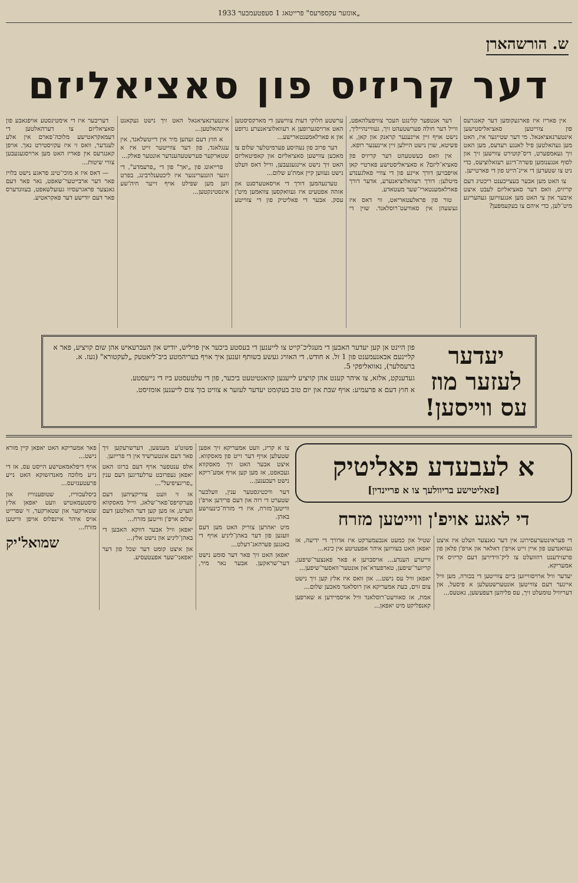„אונזער עקספרעס" פרייטאג 1 סעפטעמבער 1933
ש. הורשהארן
דער קריזיס פון סאציאליזם
אין פאריז איז פארגעקומען דער קאנגרעס פון צווייטען סאציאליסטישען אינטערנאציאנאל. מי דער שטייגער איז, האט מען געהאלטען פיל לאנגע רעדעס, מען האט זיך געאמפערט, דיס־קוטירט צווישען זיך און לסוף אנגענומען פשרה־דיגע רעזאלוציעס, כדי ניט צו שטערען די איינ־הייט פון די פארטייען.
צו האט מען אבער בעצייכענט ריכטיג דעם קריזיס, וואס דער סאציאליזם לעבט איצט איבער און צי האט מען אנגעוויזען געהעריגע מיט־לען, כדי איהם צו בעקעמפען?
דער אנטפער קלינגט העכר צוויפעלהאפט, ווייל דער חולה פערשטעהט זיך, געוויינהייליך, נישט אויף זיין איינענער קראנק און קאן, א פשיטא, שוין נישט היילען זיין איינענער רופא.
אין וואס בעשטעהט דער קריזיס פון סאציא־ליזם? א סאציאליסטישע פארטיי קאן אויפבויען דורך איינע פון די צוויי פאלגענדע מיטלען: דורך רעוואלוציאנערע, אדער דורך פארלאמענטארי־שער מעטאדע.
טור פון פראלעטאריאט, ווי דאס איז געשעהן אין סאוויעט־רוסלאנד. שוין די ערשטע חלוקי דעות צווישען די מארקסיסטען האט ארויסגערופען א רעוואלוציאנערע גרופע און א פארלאמענטארישע...
דער פרוב פון נעהיסע פערמיטלער שלום צו מאכען צווישען סאציאליזם און קאפיטאליזם האט זיך נישט איינגעגעבען, ווייל דאס וועלט נישט געווען קיין אמת'ע שלום...
טערנעהמען דורך די אויסאטערסנט און אזהה אפטעיט איז געוואקסען צוואמען מיט'ן עסק. אבער די פאליטיק פון די צווייטע אינטערנאציאנאל האט זיך נישט געקאנט איינהאלטען...
א חוץ דעם זעהען מיר אין דייטשלאנד, אין ענגלאנד, פון דער צווייטער זייט איז א שטארקער פערשטעהענדער אונטער פאלק...
פרייאונג פון „יאך" פון די „פרעמדע", די זיגער הונגערינגער איז ליכטענלרבינג, בפרט ווען מען שפילט אויף זייער חיה'שע אינסטינקטען...
דעריבער איז די אימטינסטע אויפגאבע פון סאציאליזם צו דערהאלטען די דעמאקראטישע מלוכה־פארם אין אלע לענדער, וואס זי איז עקזיסטירט נאך. אויפן קאנגרעס אין פאריז האט מען ארויסגעגעבען צוויי שיטות...
— דאס איז א מוכי־טינג פראגע נישט בלויז פאר דער ארבייטער־שאפט, נאר פאר דעם גאנצער פראגרעסיוו געזעלשאפט, בעזונדערס פאר דעם יודישע דער פאקראטיע.
יעדער לעזער מוז עס ווייסען!
פון היינט אן קען יעדער האבען די מעגליכ־קייט צו לייענען די בעסטע ביכער אין פויליש, יודיש און העברעאיש אהן שום קויציע, פאר א קליינעם אבאנעמענט פון 1 זל. א חודש. די האוויג געשע בשותף זענען איך אויף בעריהמטע ביב־ליאטעק „לעקטורא" (געז. א. ברעסלער), נאוואליפקי 5.
געדענקט, אלזא, צו איהר קענט אהן קויציע לייענען קוואנטיטעט ביכער, פון די עלטעסטע ביז די נייעסטע.
א חוץ דעם א פרעמיע: אויף שבת און יום טוב בעקומט יעדער לעזער א צוויט בוך צום לייענען אומזיסט.
א לעבעדע פאליטיק
[פאליטישע בריוולעך צו א פריינדין]
די לאגע אויפ'ן ווייטען מזרח
די פעראינטערעסירונג אין דער גאנצער וועלט איז איצט געוואנדעט פון איין זייט אויפ'ן דאלאר און אויפ'ן פלאן פון פרעזידענט רוזוועלט צו ליק־ווידירען דעם קריזיס אין אמעריקא.
יעדער וויל ארויסווייזען ביים צווייטען די בכורה, מען וויל איינער דעם צווייטען אונטערשטעלען א פיסעל, און דעריוויל טומעלט זיך, עס פליהען דעפעשען, נאטעס...
שטיל און כמעט אנבעמערקט איז אדורך די ידיעה, אז יאפאן האט בעוויזען איהר אפעטיטע אין כינא...
זוייערע הענדע... אויסבויען א פאר פאנצער־שיפען, קריזער־שיפען, טארפעדא־און אונטער־וואסער־שיפען...
יאפאן וויל עס נישט... און וואס איז אלץ קען זיך נישט צום זוים, בעת אמעריקא און רוסלאנד מאכען שלום...
אמת, אז סאוויעט־רוסלאנד וויל אויסמיידען א שארפען קאנפליקט מיט יאפאן...
צו א קריג, וועט אמעריקא זיך אפען שטעלען אויף דער זייט פון מאסקווא. איצט אבער האט זיך מאסקווא געכאפט, אז מען קען אויף אמע־ריקא נישט רעכענען...
דער וויכטיגסטער ענין, וועלכער שטערט די רוה און דעם פרידען אויפ'ן ווייטען־מזרח, איז די מזרח־כינעזישע באהן.
מיט יאהרען צוריק האט מען דעם וועגען פון דער באהן־ליניע אויף די באנגען פערהאנ־דעלט...
יאפאן האט זיך פאר דער סומע נישט דער־שראקען. אבער נאר מיר, פשוט'ע מענשען, דערשרעקען זיך פאר דעם אונטערשיד אין די פרייזען.
אלס ענטפער אויף דעם ברוגז האט יאפאן נעפרובט ערלעדיגען דעם ענין „פרינציפיעל"...
אז זי וועט צוריקציהען דעם פערקויפס־פאר־שלאג, ווייל מאסקווא הערט, אז מען קען דער האלטען דעם שלום אויפ'ן ווייטען מזרח...
יאפאן וויל אבער דווקא האבען די באהן־ליניע און נישט אלץ...
און איצט קומט דער שכל פון דער יאפאני־שער אפעטעסיע.
פאר אמעריקא האט יאפאן קיין מורא נישט...
אויף דיפלאמאטישע הייסט עס, אז די נייע מלוכה מאנדזשוקא האט נייע פרעטענזיעס...
ביסלעכווייז, שטופענווייז און סיסטעמאטיש וועט יאפאן אלץ שטארקער און שטארקער, זי שפרייט אויס איהר איינפלוס אויפן ווייטען מזרח...
שמואל'יק